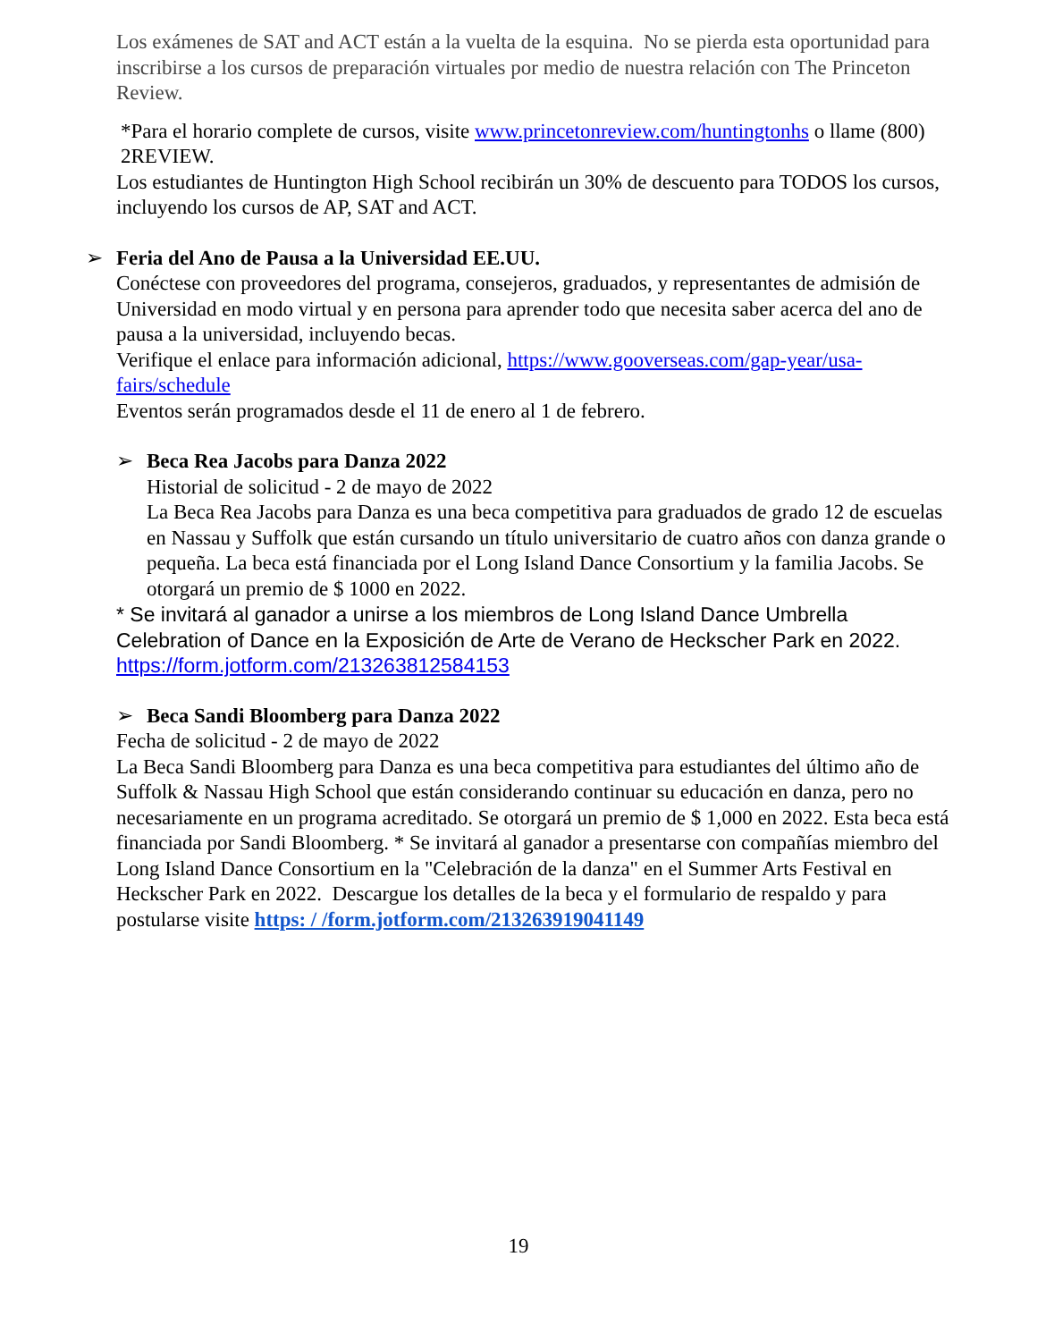Los exámenes de SAT and ACT están a la vuelta de la esquina. No se pierda esta oportunidad para inscribirse a los cursos de preparación virtuales por medio de nuestra relación con The Princeton Review.
*Para el horario complete de cursos, visite www.princetonreview.com/huntingtonhs o llame (800) 2REVIEW.
Los estudiantes de Huntington High School recibirán un 30% de descuento para TODOS los cursos, incluyendo los cursos de AP, SAT and ACT.
➢
Feria del Ano de Pausa a la Universidad EE.UU.
Conéctese con proveedores del programa, consejeros, graduados, y representantes de admisión de Universidad en modo virtual y en persona para aprender todo que necesita saber acerca del ano de pausa a la universidad, incluyendo becas.
Verifique el enlace para información adicional, https://www.gooverseas.com/gap-year/usa-fairs/schedule
Eventos serán programados desde el 11 de enero al 1 de febrero.
➢
Beca Rea Jacobs para Danza 2022
Historial de solicitud - 2 de mayo de 2022
La Beca Rea Jacobs para Danza es una beca competitiva para graduados de grado 12 de escuelas en Nassau y Suffolk que están cursando un título universitario de cuatro años con danza grande o pequeña. La beca está financiada por el Long Island Dance Consortium y la familia Jacobs. Se otorgará un premio de $ 1000 en 2022.
* Se invitará al ganador a unirse a los miembros de Long Island Dance Umbrella Celebration of Dance en la Exposición de Arte de Verano de Heckscher Park en 2022. https://form.jotform.com/213263812584153
➢
Beca Sandi Bloomberg para Danza 2022
Fecha de solicitud - 2 de mayo de 2022
La Beca Sandi Bloomberg para Danza es una beca competitiva para estudiantes del último año de Suffolk & Nassau High School que están considerando continuar su educación en danza, pero no necesariamente en un programa acreditado. Se otorgará un premio de $ 1,000 en 2022. Esta beca está financiada por Sandi Bloomberg. * Se invitará al ganador a presentarse con compañías miembro del Long Island Dance Consortium en la "Celebración de la danza" en el Summer Arts Festival en Heckscher Park en 2022. Descargue los detalles de la beca y el formulario de respaldo y para postularse visite https: / /form.jotform.com/213263919041149
19